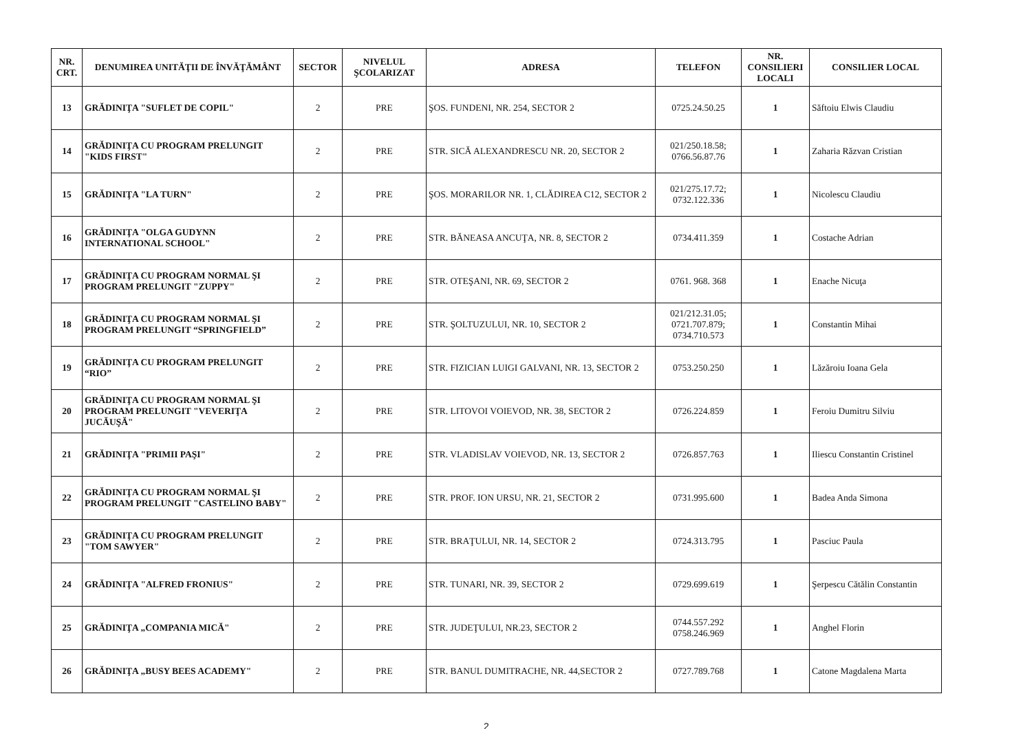| NR. CRT. | DENUMIREA UNITĂŢII DE ÎNVĂŢĂMÂNT | SECTOR | NIVELUL ŞCOLARIZAT | ADRESA | TELEFON | NR. CONSILIERI LOCALI | CONSILIER LOCAL |
| --- | --- | --- | --- | --- | --- | --- | --- |
| 13 | GRĂDINIŢA "SUFLET DE COPIL" | 2 | PRE | ŞOS. FUNDENI, NR. 254, SECTOR 2 | 0725.24.50.25 | 1 | Săftoiu Elwis Claudiu |
| 14 | GRĂDINIŢA CU PROGRAM PRELUNGIT "KIDS FIRST" | 2 | PRE | STR. SICĂ ALEXANDRESCU NR. 20, SECTOR 2 | 021/250.18.58; 0766.56.87.76 | 1 | Zaharia Răzvan Cristian |
| 15 | GRĂDINIŢA "LA TURN" | 2 | PRE | ŞOS. MORARILOR NR. 1, CLĂDIREA C12, SECTOR 2 | 021/275.17.72; 0732.122.336 | 1 | Nicolescu Claudiu |
| 16 | GRĂDINIŢA "OLGA GUDYNN INTERNATIONAL SCHOOL" | 2 | PRE | STR. BĂNEASA ANCUŢA, NR. 8, SECTOR 2 | 0734.411.359 | 1 | Costache Adrian |
| 17 | GRĂDINIŢA CU PROGRAM NORMAL ŞI PROGRAM PRELUNGIT "ZUPPY" | 2 | PRE | STR. OTEŞANI, NR. 69, SECTOR 2 | 0761. 968. 368 | 1 | Enache Nicuţa |
| 18 | GRĂDINIŢA CU PROGRAM NORMAL ŞI PROGRAM PRELUNGIT “SPRINGFIELD” | 2 | PRE | STR. ŞOLTUZULUI, NR. 10, SECTOR 2 | 021/212.31.05; 0721.707.879; 0734.710.573 | 1 | Constantin Mihai |
| 19 | GRĂDINIŢA CU PROGRAM PRELUNGIT “RIO” | 2 | PRE | STR. FIZICIAN LUIGI GALVANI, NR. 13, SECTOR 2 | 0753.250.250 | 1 | Lăzăroiu Ioana Gela |
| 20 | GRĂDINIŢA CU PROGRAM NORMAL ŞI PROGRAM PRELUNGIT "VEVERIŢA JUCĂUŞĂ" | 2 | PRE | STR. LITOVOI VOIEVOD, NR. 38, SECTOR 2 | 0726.224.859 | 1 | Feroiu Dumitru Silviu |
| 21 | GRĂDINIŢA "PRIMII PAŞI" | 2 | PRE | STR. VLADISLAV VOIEVOD, NR. 13, SECTOR 2 | 0726.857.763 | 1 | Iliescu Constantin Cristinel |
| 22 | GRĂDINIŢA CU PROGRAM NORMAL ŞI PROGRAM PRELUNGIT "CASTELINO BABY" | 2 | PRE | STR. PROF. ION URSU, NR. 21, SECTOR 2 | 0731.995.600 | 1 | Badea Anda Simona |
| 23 | GRĂDINIŢA CU PROGRAM PRELUNGIT "TOM SAWYER" | 2 | PRE | STR. BRAŢULUI, NR. 14, SECTOR 2 | 0724.313.795 | 1 | Pasciuc Paula |
| 24 | GRĂDINIŢA "ALFRED FRONIUS" | 2 | PRE | STR. TUNARI, NR. 39, SECTOR 2 | 0729.699.619 | 1 | Şerpescu Cătălin Constantin |
| 25 | GRĂDINIŢA „COMPANIA MICĂ" | 2 | PRE | STR. JUDEŢULUI, NR.23, SECTOR 2 | 0744.557.292 0758.246.969 | 1 | Anghel Florin |
| 26 | GRĂDINIŢA „BUSY BEES ACADEMY" | 2 | PRE | STR. BANUL DUMITRACHE, NR. 44,SECTOR 2 | 0727.789.768 | 1 | Catone Magdalena Marta |
2